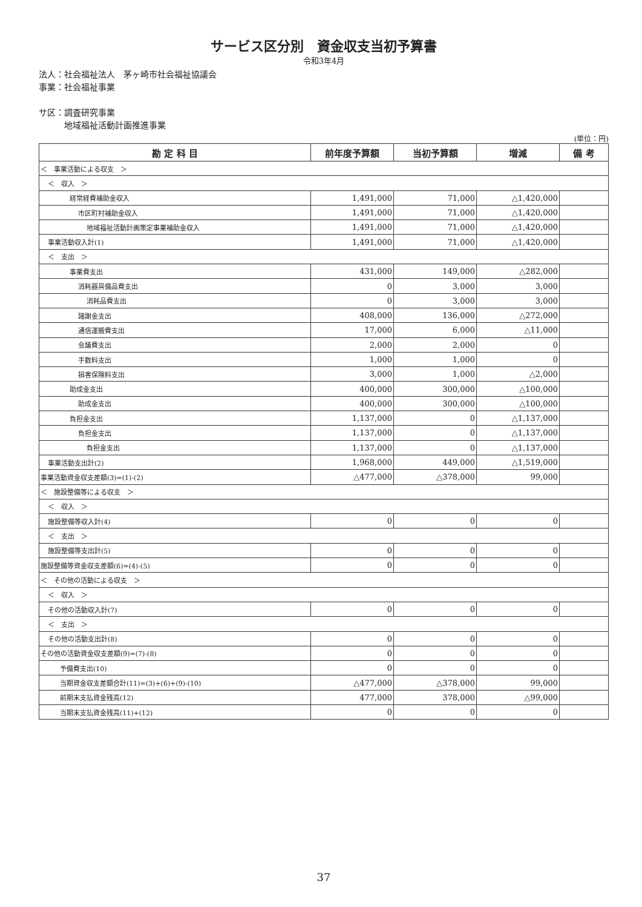サービス区分別　資金収支当初予算書
令和3年4月
法人：社会福祉法人　茅ヶ崎市社会福祉協議会
事業：社会福祉事業
サ区：調査研究事業
　　　地域福祉活動計画推進事業
(単位：円)
| 勘 定 科 目 | 前年度予算額 | 当初予算額 | 増減 | 備 考 |
| --- | --- | --- | --- | --- |
| ＜ 事業活動による収支 ＞ | | | | |
| ＜ 収入 ＞ | | | | |
| 経常経費補助金収入 | 1,491,000 | 71,000 | △1,420,000 | |
| 市区町村補助金収入 | 1,491,000 | 71,000 | △1,420,000 | |
| 地域福祉活動計画策定事業補助金収入 | 1,491,000 | 71,000 | △1,420,000 | |
| 事業活動収入計(1) | 1,491,000 | 71,000 | △1,420,000 | |
| ＜ 支出 ＞ | | | | |
| 事業費支出 | 431,000 | 149,000 | △282,000 | |
| 消耗器具備品費支出 | 0 | 3,000 | 3,000 | |
| 消耗品費支出 | 0 | 3,000 | 3,000 | |
| 諸謝金支出 | 408,000 | 136,000 | △272,000 | |
| 通信運搬費支出 | 17,000 | 6,000 | △11,000 | |
| 会議費支出 | 2,000 | 2,000 | 0 | |
| 手数料支出 | 1,000 | 1,000 | 0 | |
| 損害保険料支出 | 3,000 | 1,000 | △2,000 | |
| 助成金支出 | 400,000 | 300,000 | △100,000 | |
| 助成金支出 | 400,000 | 300,000 | △100,000 | |
| 負担金支出 | 1,137,000 | 0 | △1,137,000 | |
| 負担金支出 | 1,137,000 | 0 | △1,137,000 | |
| 負担金支出 | 1,137,000 | 0 | △1,137,000 | |
| 事業活動支出計(2) | 1,968,000 | 449,000 | △1,519,000 | |
| 事業活動資金収支差額(3)=(1)-(2) | △477,000 | △378,000 | 99,000 | |
| ＜ 施設整備等による収支 ＞ | | | | |
| ＜ 収入 ＞ | | | | |
| 施設整備等収入計(4) | 0 | 0 | 0 | |
| ＜ 支出 ＞ | | | | |
| 施設整備等支出計(5) | 0 | 0 | 0 | |
| 施設整備等資金収支差額(6)=(4)-(5) | 0 | 0 | 0 | |
| ＜ その他の活動による収支 ＞ | | | | |
| ＜ 収入 ＞ | | | | |
| その他の活動収入計(7) | 0 | 0 | 0 | |
| ＜ 支出 ＞ | | | | |
| その他の活動支出計(8) | 0 | 0 | 0 | |
| その他の活動資金収支差額(9)=(7)-(8) | 0 | 0 | 0 | |
| 予備費支出(10) | 0 | 0 | 0 | |
| 当期資金収支差額合計(11)=(3)+(6)+(9)-(10) | △477,000 | △378,000 | 99,000 | |
| 前期末支払資金残高(12) | 477,000 | 378,000 | △99,000 | |
| 当期末支払資金残高(11)+(12) | 0 | 0 | 0 | |
37